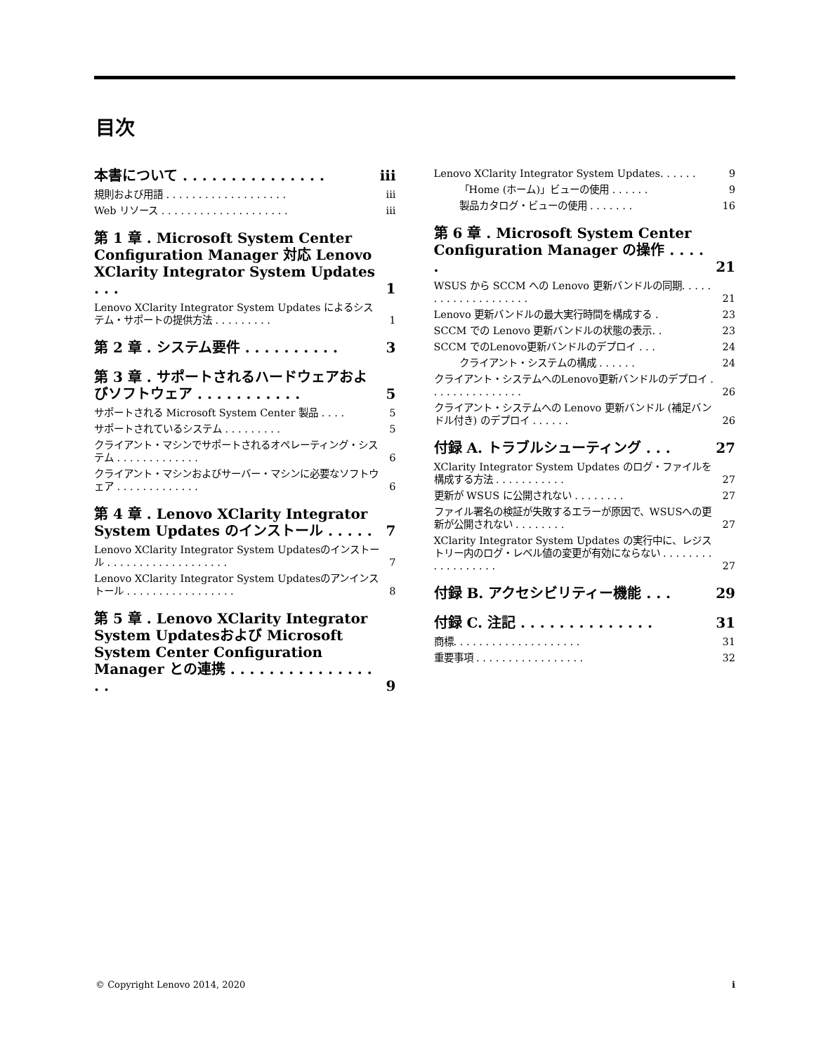目次
本書について . . . . . . . . . . . . . . . iii
規則および用語 . . . . . . . . . . . . . . . . . . . iii
Web リソース . . . . . . . . . . . . . . . . . . . . iii
第 1 章 . Microsoft System Center Configuration Manager 対応 Lenovo XClarity Integrator System Updates . . . 1
Lenovo XClarity Integrator System Updates によるシステム・サポートの提供方法 . . . . . . . . . 1
第 2 章 . システム要件 . . . . . . . . . . 3
第 3 章 . サポートされるハードウェアおよびソフトウェア . . . . . . . . . . . 5
サポートされる Microsoft System Center 製品 . . . . 5
サポートされているシステム . . . . . . . . . 5
クライアント・マシンでサポートされるオペレーティング・システム . . . . . . . . . . . . . 6
クライアント・マシンおよびサーバー・マシンに必要なソフトウェア . . . . . . . . . . . . . 6
第 4 章 . Lenovo XClarity Integrator System Updates のインストール . . . . . 7
Lenovo XClarity Integrator System Updatesのインストール . . . . . . . . . . . . . . . . . . . 7
Lenovo XClarity Integrator System Updatesのアンインストール . . . . . . . . . . . . . . . . . 8
第 5 章 . Lenovo XClarity Integrator System Updatesおよび Microsoft System Center Configuration Manager との連携 . . . . . . . . . . . . . . . . . 9
Lenovo XClarity Integrator System Updates. . . . . . 9
「Home (ホーム)」ビューの使用 . . . . . . 9
製品カタログ・ビューの使用 . . . . . . . 16
第 6 章 . Microsoft System Center Configuration Manager の操作 . . . . . 21
WSUS から SCCM への Lenovo 更新バンドルの同期. . . . . . . . . . . . . . . . . . . . 21
Lenovo 更新バンドルの最大実行時間を構成する . 23
SCCM での Lenovo 更新バンドルの状態の表示. . 23
SCCM でのLenovo更新バンドルのデプロイ . . . 24
クライアント・システムの構成 . . . . . . 24
クライアント・システムへのLenovo更新バンドルのデプロイ . . . . . . . . . . . . . . . 26
クライアント・システムへの Lenovo 更新バンドル (補足バンドル付き) のデプロイ . . . . . . 26
付録 A. トラブルシューティング . . . 27
XClarity Integrator System Updates のログ・ファイルを構成する方法 . . . . . . . . . . . 27
更新が WSUS に公開されない . . . . . . . . 27
ファイル署名の検証が失敗するエラーが原因で、WSUSへの更新が公開されない . . . . . . . . 27
XClarity Integrator System Updates の実行中に、レジストリー内のログ・レベル値の変更が有効にならない . . . . . . . . . . . . . . . . . . 27
付録 B. アクセシビリティー機能 . . . 29
付録 C. 注記 . . . . . . . . . . . . . . 31
商標. . . . . . . . . . . . . . . . . . . . 31
重要事項 . . . . . . . . . . . . . . . . . 32
© Copyright Lenovo 2014, 2020 i